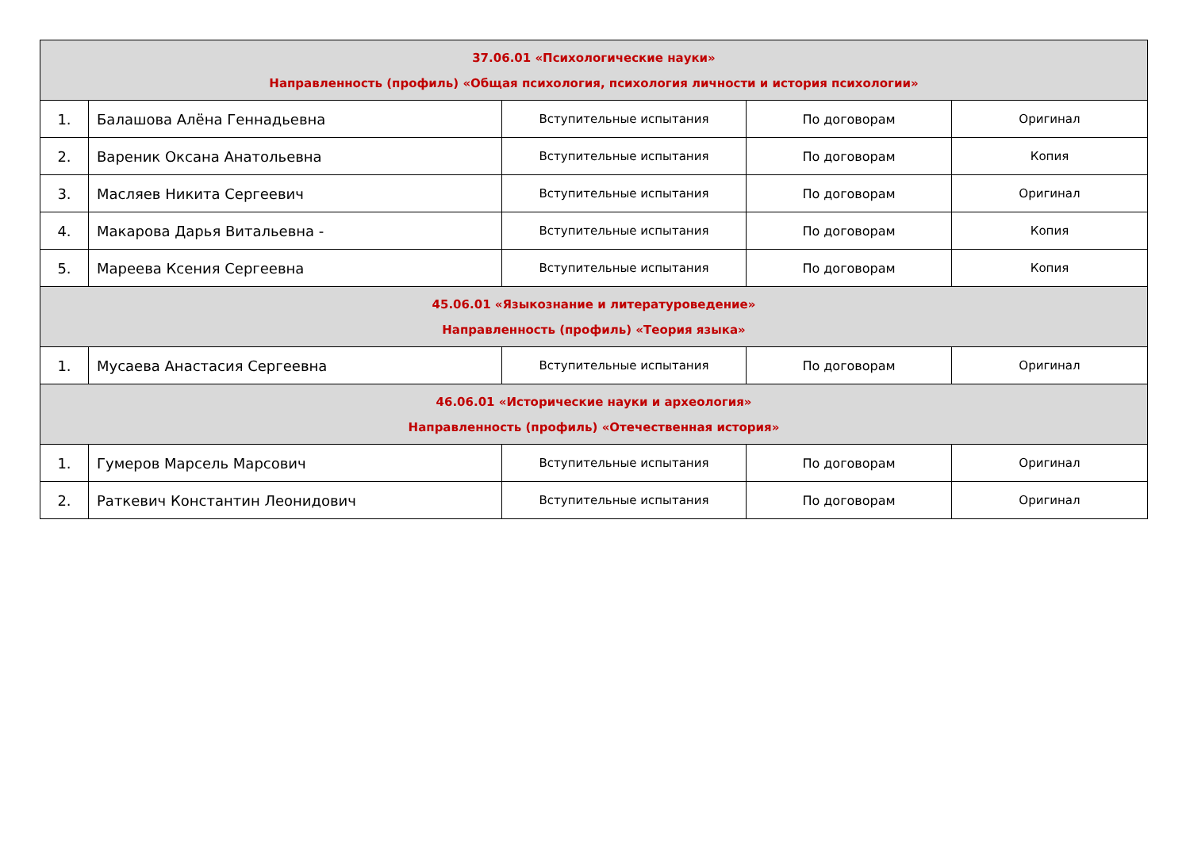| 37.06.01 «Психологические науки» Направленность (профиль) «Общая психология, психология личности и история психологии» | | | | |
| 1. | Балашова Алёна Геннадьевна | Вступительные испытания | По договорам | Оригинал |
| 2. | Вареник Оксана Анатольевна | Вступительные испытания | По договорам | Копия |
| 3. | Масляев Никита Сергеевич | Вступительные испытания | По договорам | Оригинал |
| 4. | Макарова Дарья Витальевна - | Вступительные испытания | По договорам | Копия |
| 5. | Мареева Ксения Сергеевна | Вступительные испытания | По договорам | Копия |
| 45.06.01 «Языкознание и литературоведение» Направленность (профиль) «Теория языка» | | | | |
| 1. | Мусаева Анастасия Сергеевна | Вступительные испытания | По договорам | Оригинал |
| 46.06.01 «Исторические науки и археология» Направленность (профиль) «Отечественная история» | | | | |
| 1. | Гумеров Марсель Марсович | Вступительные испытания | По договорам | Оригинал |
| 2. | Раткевич Константин Леонидович | Вступительные испытания | По договорам | Оригинал |